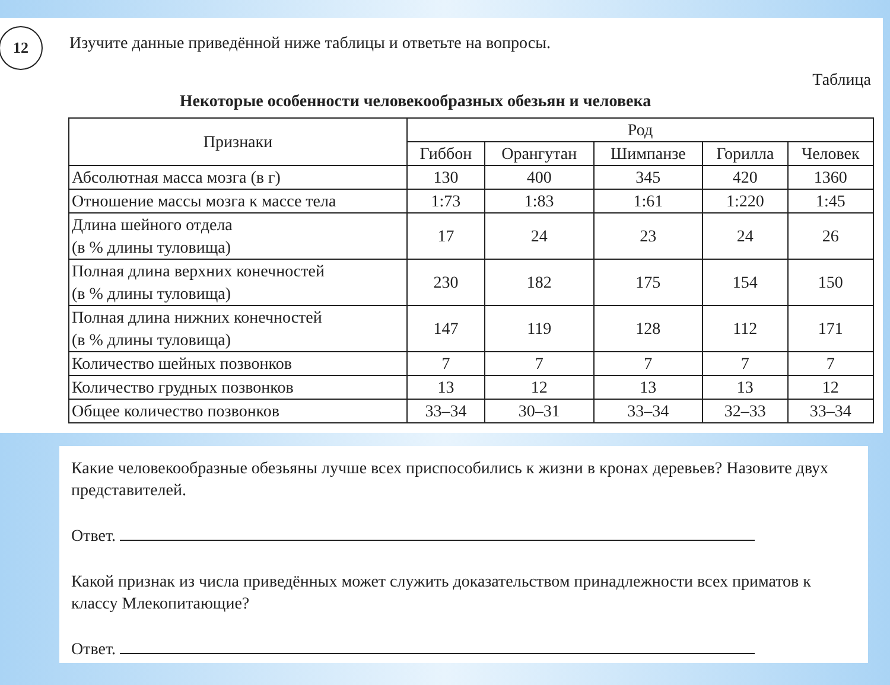12 Изучите данные приведённой ниже таблицы и ответьте на вопросы.
Таблица
Некоторые особенности человекообразных обезьян и человека
| Признаки | Род | | | | |
| --- | --- | --- | --- | --- | --- |
| | Гиббон | Орангутан | Шимпанзе | Горилла | Человек |
| Абсолютная масса мозга (в г) | 130 | 400 | 345 | 420 | 1360 |
| Отношение массы мозга к массе тела | 1:73 | 1:83 | 1:61 | 1:220 | 1:45 |
| Длина шейного отдела (в % длины туловища) | 17 | 24 | 23 | 24 | 26 |
| Полная длина верхних конечностей (в % длины туловища) | 230 | 182 | 175 | 154 | 150 |
| Полная длина нижних конечностей (в % длины туловища) | 147 | 119 | 128 | 112 | 171 |
| Количество шейных позвонков | 7 | 7 | 7 | 7 | 7 |
| Количество грудных позвонков | 13 | 12 | 13 | 13 | 12 |
| Общее количество позвонков | 33–34 | 30–31 | 33–34 | 32–33 | 33–34 |
Какие человекообразные обезьяны лучше всех приспособились к жизни в кронах деревьев? Назовите двух представителей.
Ответ.
Какой признак из числа приведённых может служить доказательством принадлежности всех приматов к классу Млекопитающие?
Ответ.